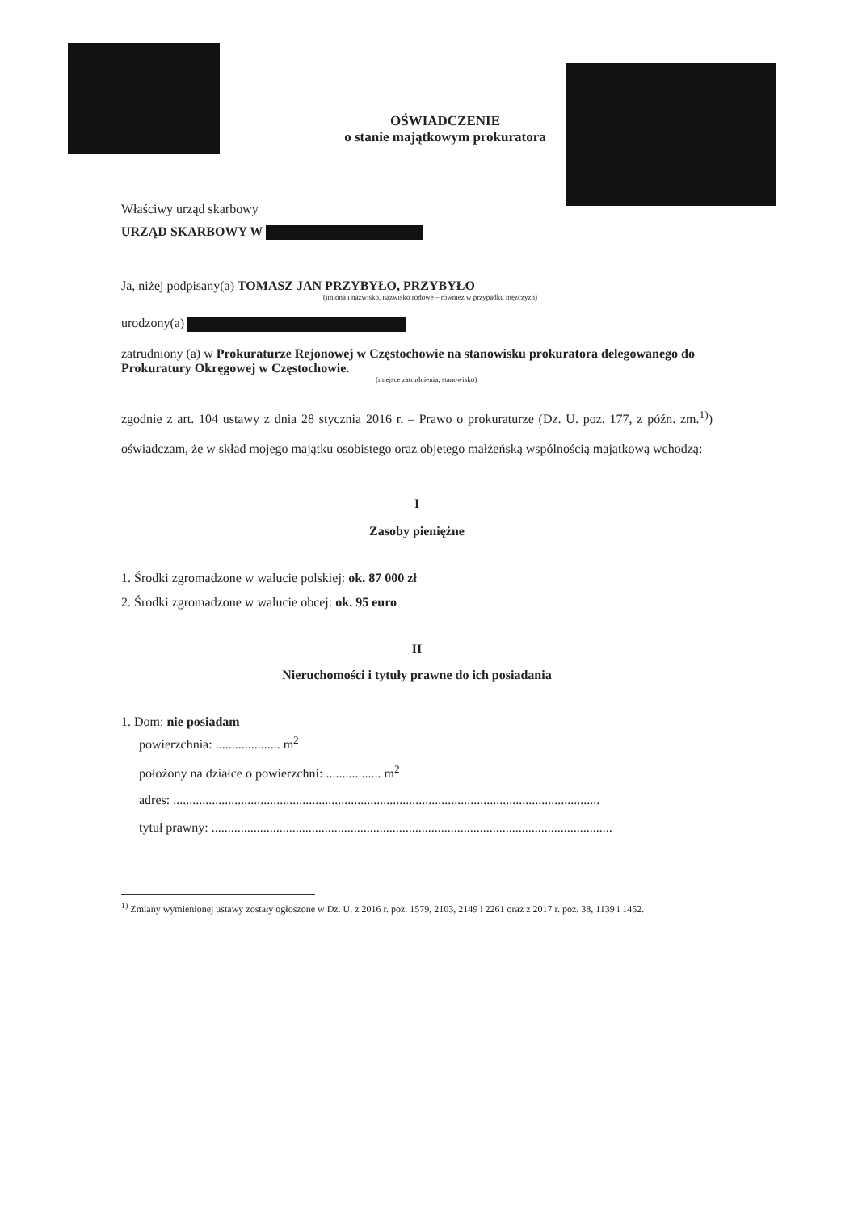OŚWIADCZENIE
o stanie majątkowym prokuratora
Właściwy urząd skarbowy
URZĄD SKARBOWY W
Ja, niżej podpisany(a) TOMASZ JAN PRZYBYŁO, PRZYBYŁO
(imiona i nazwisko, nazwisko rodowe – również w przypadku mężczyzn)
urodzony(a)
zatrudniony (a) w Prokuraturze Rejonowej w Częstochowie na stanowisku prokuratora delegowanego do Prokuratury Okręgowej w Częstochowie.
(miejsce zatrudnienia, stanowisko)
zgodnie z art. 104 ustawy z dnia 28 stycznia 2016 r. – Prawo o prokuraturze (Dz. U. poz. 177, z późn. zm.<sup>1)</sup>) oświadczam, że w skład mojego majątku osobistego oraz objętego małżeńską wspólnością majątkową wchodzą:
I
Zasoby pieniężne
1. Środki zgromadzone w walucie polskiej: ok. 87 000 zł
2. Środki zgromadzone w walucie obcej: ok. 95 euro
II
Nieruchomości i tytuły prawne do ich posiadania
1. Dom: nie posiadam
powierzchnia: .................... m<sup>2</sup>
położony na działce o powierzchni: ................. m<sup>2</sup>
adres: ....................................................................................................................................
tytuł prawny: ............................................................................................................................
<sup>1)</sup> Zmiany wymienionej ustawy zostały ogłoszone w Dz. U. z 2016 r. poz. 1579, 2103, 2149 i 2261 oraz z 2017 r. poz. 38, 1139 i 1452.